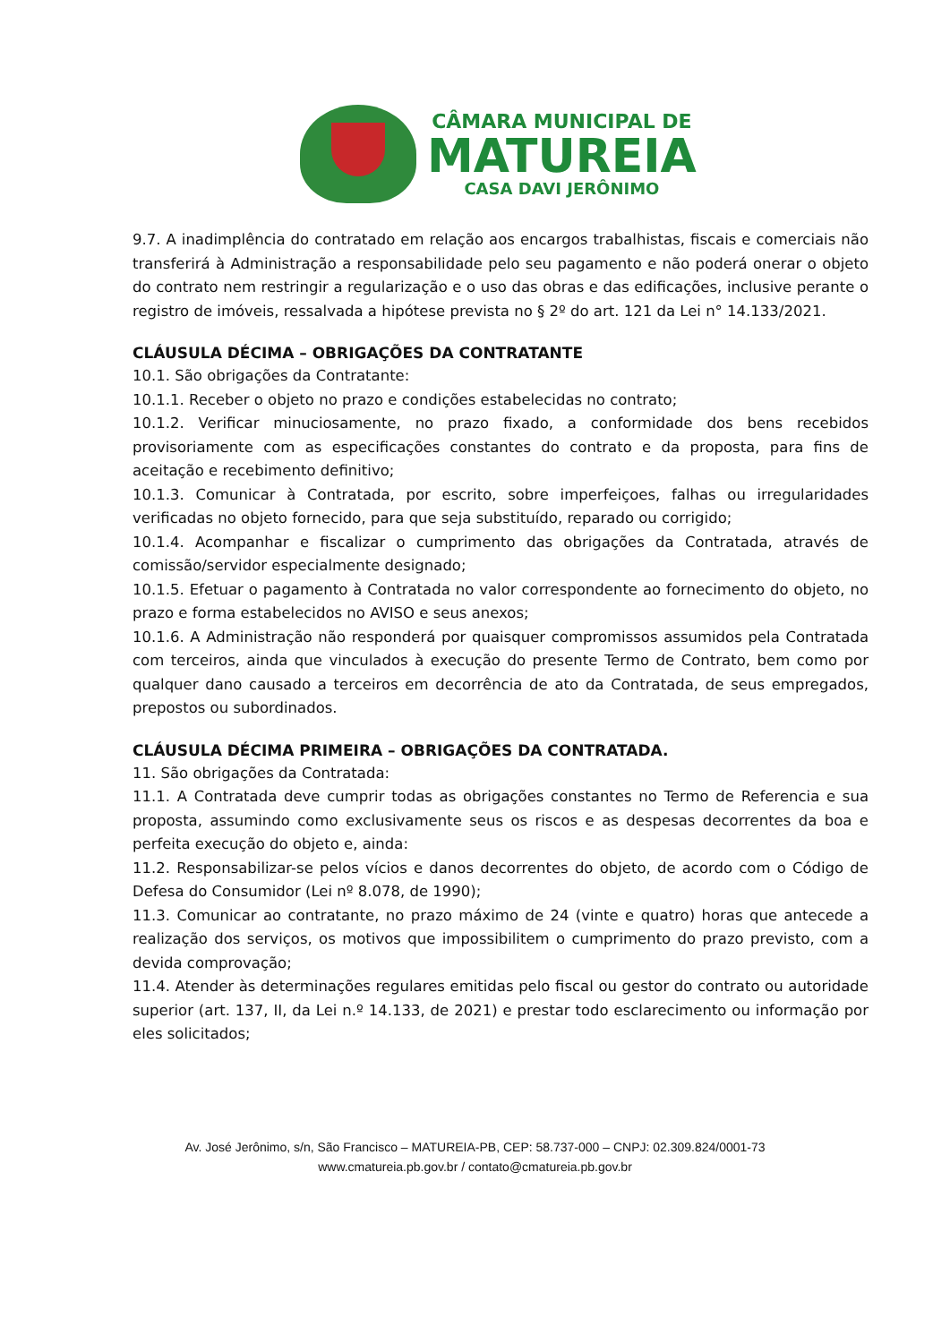CÂMARA MUNICIPAL DE
MATUREIA
CASA DAVI JERÔNIMO
9.7. A inadimplência do contratado em relação aos encargos trabalhistas, fiscais e comerciais não transferirá à Administração a responsabilidade pelo seu pagamento e não poderá onerar o objeto do contrato nem restringir a regularização e o uso das obras e das edificações, inclusive perante o registro de imóveis, ressalvada a hipótese prevista no § 2º do art. 121 da Lei n° 14.133/2021.
CLÁUSULA DÉCIMA – OBRIGAÇÕES DA CONTRATANTE
10.1. São obrigações da Contratante:
10.1.1. Receber o objeto no prazo e condições estabelecidas no contrato;
10.1.2. Verificar minuciosamente, no prazo fixado, a conformidade dos bens recebidos provisoriamente com as especificações constantes do contrato e da proposta, para fins de aceitação e recebimento definitivo;
10.1.3. Comunicar à Contratada, por escrito, sobre imperfeiçoes, falhas ou irregularidades verificadas no objeto fornecido, para que seja substituído, reparado ou corrigido;
10.1.4. Acompanhar e fiscalizar o cumprimento das obrigações da Contratada, através de comissão/servidor especialmente designado;
10.1.5. Efetuar o pagamento à Contratada no valor correspondente ao fornecimento do objeto, no prazo e forma estabelecidos no AVISO e seus anexos;
10.1.6. A Administração não responderá por quaisquer compromissos assumidos pela Contratada com terceiros, ainda que vinculados à execução do presente Termo de Contrato, bem como por qualquer dano causado a terceiros em decorrência de ato da Contratada, de seus empregados, prepostos ou subordinados.
CLÁUSULA DÉCIMA PRIMEIRA – OBRIGAÇÕES DA CONTRATADA.
11. São obrigações da Contratada:
11.1. A Contratada deve cumprir todas as obrigações constantes no Termo de Referencia e sua proposta, assumindo como exclusivamente seus os riscos e as despesas decorrentes da boa e perfeita execução do objeto e, ainda:
11.2. Responsabilizar-se pelos vícios e danos decorrentes do objeto, de acordo com o Código de Defesa do Consumidor (Lei nº 8.078, de 1990);
11.3. Comunicar ao contratante, no prazo máximo de 24 (vinte e quatro) horas que antecede a realização dos serviços, os motivos que impossibilitem o cumprimento do prazo previsto, com a devida comprovação;
11.4. Atender às determinações regulares emitidas pelo fiscal ou gestor do contrato ou autoridade superior (art. 137, II, da Lei n.º 14.133, de 2021) e prestar todo esclarecimento ou informação por eles solicitados;
Av. José Jerônimo, s/n, São Francisco – MATUREIA-PB, CEP: 58.737-000 – CNPJ: 02.309.824/0001-73
www.cmatureia.pb.gov.br / contato@cmatureia.pb.gov.br